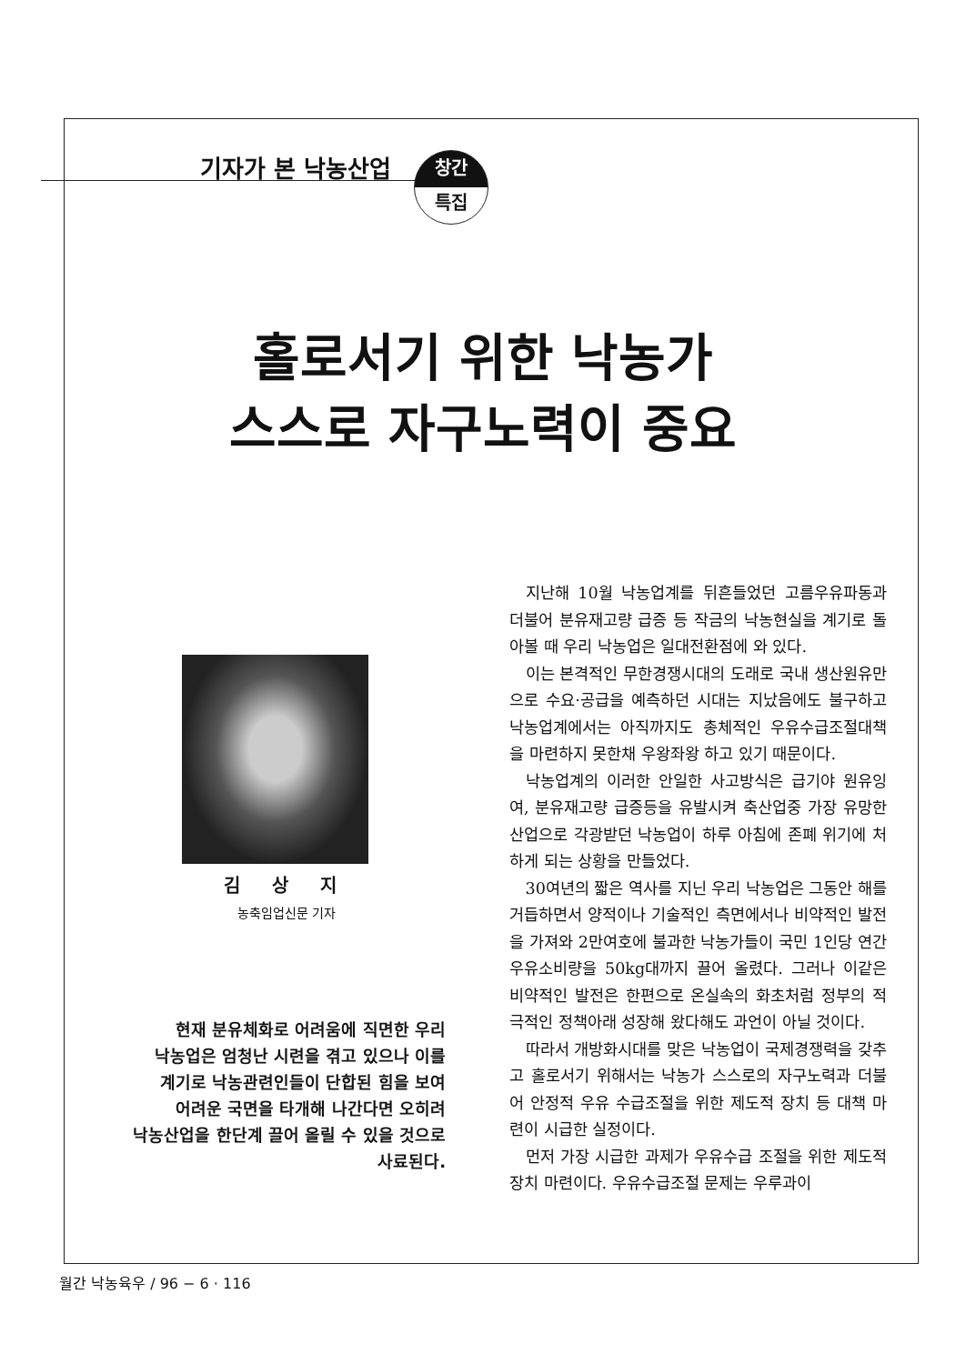기자가 본 낙농산업
창간
특집
홀로서기 위한 낙농가
스스로 자구노력이 중요
김 상 지
농축임업신문 기자
현재 분유체화로 어려움에 직면한 우리
낙농업은 엄청난 시련을 겪고 있으나 이를
계기로 낙농관련인들이 단합된 힘을 보여
어려운 국면을 타개해 나간다면 오히려
낙농산업을 한단계 끌어 올릴 수 있을 것으로
사료된다.
지난해 10월 낙농업계를 뒤흔들었던 고름우유파동과 더불어 분유재고량 급증 등 작금의 낙농현실을 계기로 돌아볼 때 우리 낙농업은 일대전환점에 와 있다.
이는 본격적인 무한경쟁시대의 도래로 국내 생산원유만으로 수요·공급을 예측하던 시대는 지났음에도 불구하고 낙농업계에서는 아직까지도 총체적인 우유수급조절대책을 마련하지 못한채 우왕좌왕 하고 있기 때문이다.
낙농업계의 이러한 안일한 사고방식은 급기야 원유잉여, 분유재고량 급증등을 유발시켜 축산업중 가장 유망한 산업으로 각광받던 낙농업이 하루 아침에 존폐 위기에 처하게 되는 상황을 만들었다.
30여년의 짧은 역사를 지닌 우리 낙농업은 그동안 해를 거듭하면서 양적이나 기술적인 측면에서나 비약적인 발전을 가져와 2만여호에 불과한 낙농가들이 국민 1인당 연간 우유소비량을 50kg대까지 끌어 올렸다. 그러나 이같은 비약적인 발전은 한편으로 온실속의 화초처럼 정부의 적극적인 정책아래 성장해 왔다해도 과언이 아닐 것이다.
따라서 개방화시대를 맞은 낙농업이 국제경쟁력을 갖추고 홀로서기 위해서는 낙농가 스스로의 자구노력과 더불어 안정적 우유 수급조절을 위한 제도적 장치 등 대책 마련이 시급한 실정이다.
먼저 가장 시급한 과제가 우유수급 조절을 위한 제도적 장치 마련이다. 우유수급조절 문제는 우루과이
월간 낙농육우 / 96 − 6 · 116